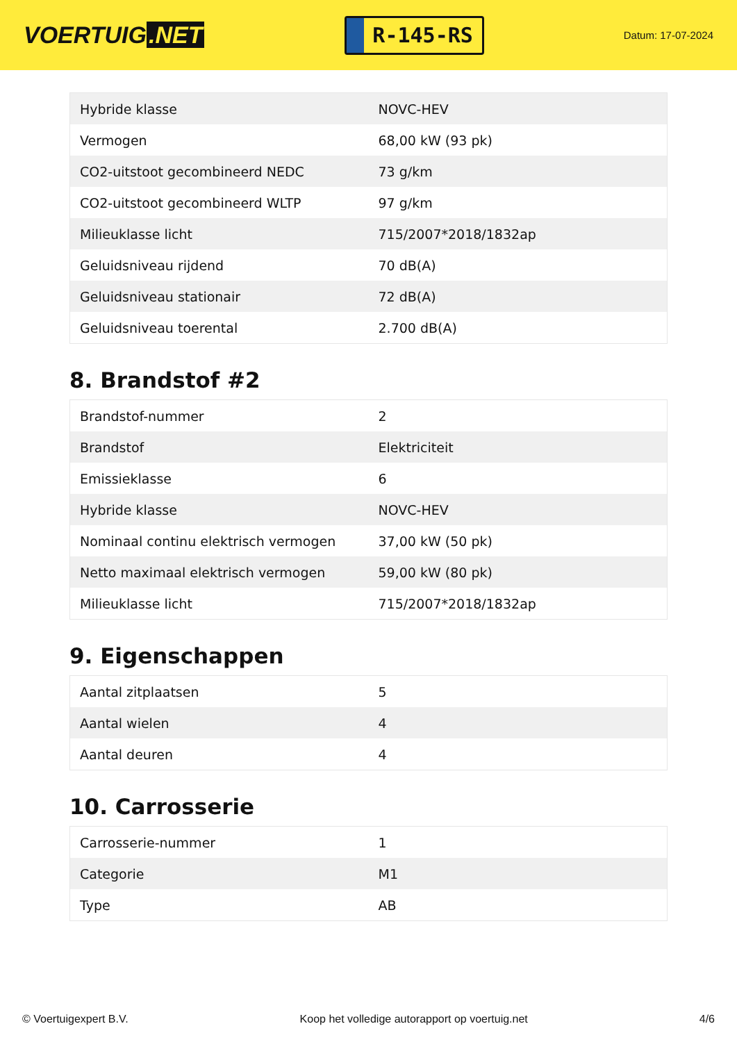VOERTUIG.NET
R-145-RS
Datum: 17-07-2024
| Hybride klasse | NOVC-HEV |
| Vermogen | 68,00 kW (93 pk) |
| CO2-uitstoot gecombineerd NEDC | 73 g/km |
| CO2-uitstoot gecombineerd WLTP | 97 g/km |
| Milieuklasse licht | 715/2007*2018/1832ap |
| Geluidsniveau rijdend | 70 dB(A) |
| Geluidsniveau stationair | 72 dB(A) |
| Geluidsniveau toerental | 2.700 dB(A) |
8. Brandstof #2
| Brandstof-nummer | 2 |
| Brandstof | Elektriciteit |
| Emissieklasse | 6 |
| Hybride klasse | NOVC-HEV |
| Nominaal continu elektrisch vermogen | 37,00 kW (50 pk) |
| Netto maximaal elektrisch vermogen | 59,00 kW (80 pk) |
| Milieuklasse licht | 715/2007*2018/1832ap |
9. Eigenschappen
| Aantal zitplaatsen | 5 |
| Aantal wielen | 4 |
| Aantal deuren | 4 |
10. Carrosserie
| Carrosserie-nummer | 1 |
| Categorie | M1 |
| Type | AB |
© Voertuigexpert B.V. Koop het volledige autorapport op voertuig.net 4/6